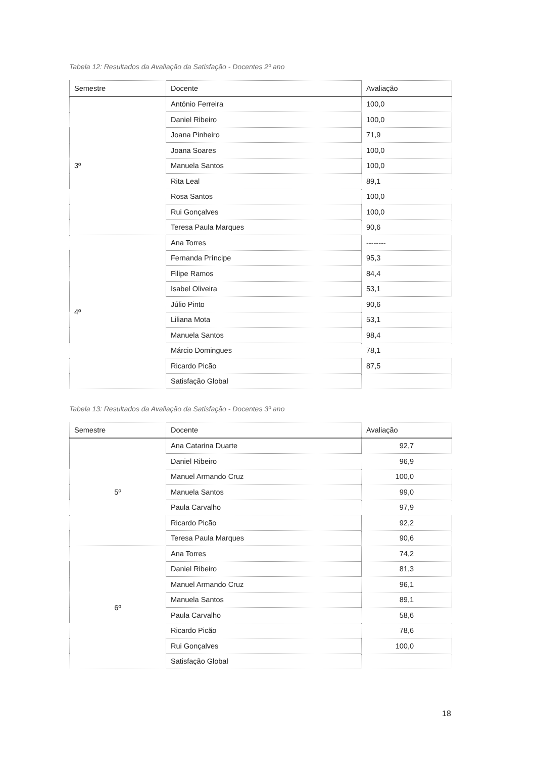Tabela 12: Resultados da Avaliação da Satisfação - Docentes 2º ano
| Semestre | Docente | Avaliação |
| --- | --- | --- |
| 3º | António Ferreira | 100,0 |
| | Daniel Ribeiro | 100,0 |
| | Joana Pinheiro | 71,9 |
| | Joana Soares | 100,0 |
| | Manuela Santos | 100,0 |
| | Rita Leal | 89,1 |
| | Rosa Santos | 100,0 |
| | Rui Gonçalves | 100,0 |
| | Teresa Paula Marques | 90,6 |
| 4º | Ana Torres | -------- |
| | Fernanda Príncipe | 95,3 |
| | Filipe Ramos | 84,4 |
| | Isabel Oliveira | 53,1 |
| | Júlio Pinto | 90,6 |
| | Liliana Mota | 53,1 |
| | Manuela Santos | 98,4 |
| | Márcio Domingues | 78,1 |
| | Ricardo Picão | 87,5 |
| | Satisfação Global | |
Tabela 13: Resultados da Avaliação da Satisfação - Docentes 3º ano
| Semestre | Docente | Avaliação |
| --- | --- | --- |
| 5º | Ana Catarina Duarte | 92,7 |
| | Daniel Ribeiro | 96,9 |
| | Manuel Armando Cruz | 100,0 |
| | Manuela Santos | 99,0 |
| | Paula Carvalho | 97,9 |
| | Ricardo Picão | 92,2 |
| | Teresa Paula Marques | 90,6 |
| 6º | Ana Torres | 74,2 |
| | Daniel Ribeiro | 81,3 |
| | Manuel Armando Cruz | 96,1 |
| | Manuela Santos | 89,1 |
| | Paula Carvalho | 58,6 |
| | Ricardo Picão | 78,6 |
| | Rui Gonçalves | 100,0 |
| | Satisfação Global | |
18